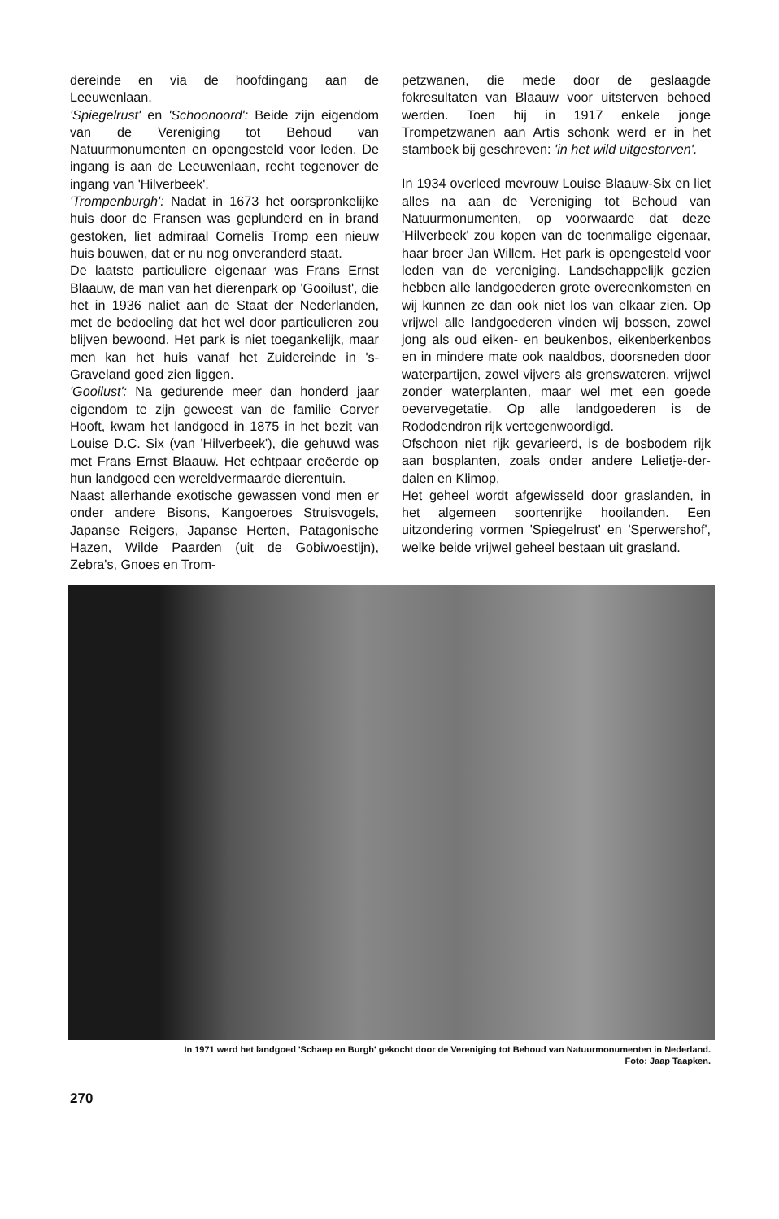dereinde en via de hoofdingang aan de Leeuwenlaan.
'Spiegelrust' en 'Schoonoord': Beide zijn eigendom van de Vereniging tot Behoud van Natuurmonumenten en opengesteld voor leden. De ingang is aan de Leeuwenlaan, recht tegenover de ingang van 'Hilverbeek'.
'Trompenburgh': Nadat in 1673 het oorspronkelijke huis door de Fransen was geplunderd en in brand gestoken, liet admiraal Cornelis Tromp een nieuw huis bouwen, dat er nu nog onveranderd staat.
De laatste particuliere eigenaar was Frans Ernst Blaauw, de man van het dierenpark op 'Gooilust', die het in 1936 naliet aan de Staat der Nederlanden, met de bedoeling dat het wel door particulieren zou blijven bewoond. Het park is niet toegankelijk, maar men kan het huis vanaf het Zuidereinde in 's-Graveland goed zien liggen.
'Gooilust': Na gedurende meer dan honderd jaar eigendom te zijn geweest van de familie Corver Hooft, kwam het landgoed in 1875 in het bezit van Louise D.C. Six (van 'Hilverbeek'), die gehuwd was met Frans Ernst Blaauw. Het echtpaar creëerde op hun landgoed een wereldvermaarde dierentuin.
Naast allerhande exotische gewassen vond men er onder andere Bisons, Kangoeroes Struisvogels, Japanse Reigers, Japanse Herten, Patagonische Hazen, Wilde Paarden (uit de Gobiwoestijn), Zebra's, Gnoes en Trom-
petzwanen, die mede door de geslaagde fokresultaten van Blaauw voor uitsterven behoed werden. Toen hij in 1917 enkele jonge Trompetzwanen aan Artis schonk werd er in het stamboek bij geschreven: 'in het wild uitgestorven'.
In 1934 overleed mevrouw Louise Blaauw-Six en liet alles na aan de Vereniging tot Behoud van Natuurmonumenten, op voorwaarde dat deze 'Hilverbeek' zou kopen van de toenmalige eigenaar, haar broer Jan Willem. Het park is opengesteld voor leden van de vereniging. Landschappelijk gezien hebben alle landgoederen grote overeenkomsten en wij kunnen ze dan ook niet los van elkaar zien. Op vrijwel alle landgoederen vinden wij bossen, zowel jong als oud eiken- en beukenbos, eikenberkenbos en in mindere mate ook naaldbos, doorsneden door waterpartijen, zowel vijvers als grenswateren, vrijwel zonder waterplanten, maar wel met een goede oevervegetatie. Op alle landgoederen is de Rododendron rijk vertegenwoordigd.
Ofschoon niet rijk gevarieerd, is de bosbodem rijk aan bosplanten, zoals onder andere Lelietje-der-dalen en Klimop.
Het geheel wordt afgewisseld door graslanden, in het algemeen soortenrijke hooilanden. Een uitzondering vormen 'Spiegelrust' en 'Sperwershof', welke beide vrijwel geheel bestaan uit grasland.
In 1971 werd het landgoed 'Schaep en Burgh' gekocht door de Vereniging tot Behoud van Natuurmonumenten in Nederland.
Foto: Jaap Taapken.
270